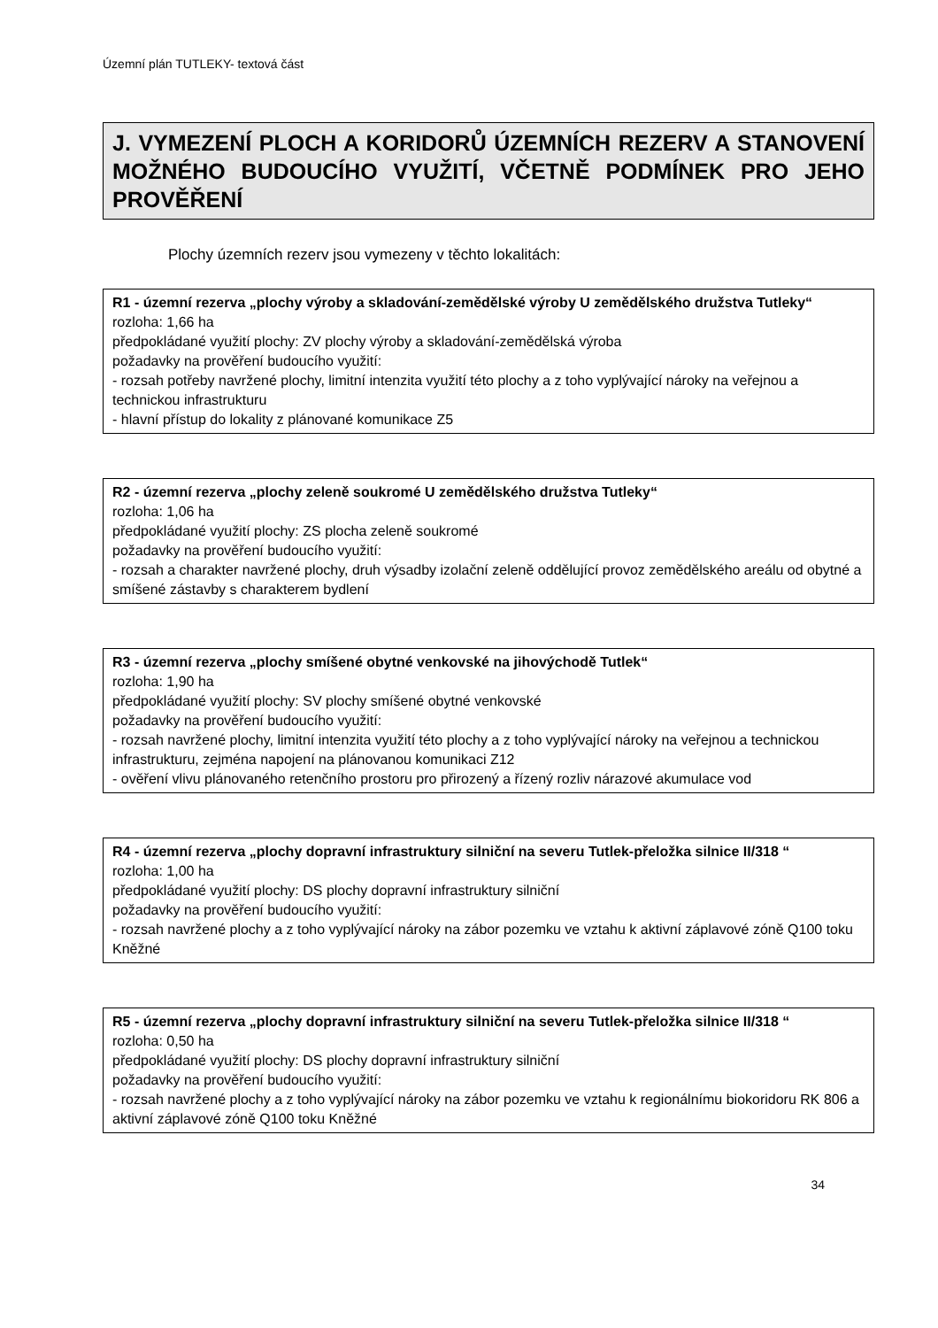Územní plán TUTLEKY- textová část
J. VYMEZENÍ PLOCH A KORIDORŮ ÚZEMNÍCH REZERV A STANOVENÍ MOŽNÉHO BUDOUCÍHO VYUŽITÍ, VČETNĚ PODMÍNEK PRO JEHO PROVĚŘENÍ
Plochy územních rezerv jsou vymezeny v těchto lokalitách:
R1 - územní rezerva „plochy výroby a skladování-zemědělské výroby U zemědělského družstva Tutleky“rozloha: 1,66 ha
předpokládané využití plochy: ZV plochy výroby a skladování-zemědělská výroba
požadavky na prověření budoucího využití:
- rozsah potřeby navržené plochy, limitní intenzita využití této plochy a z toho vyplývající nároky na veřejnou a technickou infrastrukturu
- hlavní přístup do lokality z plánované komunikace Z5
R2 - územní rezerva „plochy zeleně soukromé U zemědělského družstva Tutleky“rozloha: 1,06 ha
předpokládané využití plochy: ZS plocha zeleně soukromé
požadavky na prověření budoucího využití:
- rozsah a charakter navržené plochy, druh výsadby izolační zeleně oddělující provoz zemědělského areálu od obytné a smíšené zástavby s charakterem bydlení
R3 - územní rezerva „plochy smíšené obytné venkovské na jihovýchodě Tutlek“rozloha: 1,90 ha
předpokládané využití plochy: SV plochy smíšené obytné venkovské
požadavky na prověření budoucího využití:
- rozsah navržené plochy, limitní intenzita využití této plochy a z toho vyplývající nároky na veřejnou a technickou infrastrukturu, zejména napojení na plánovanou komunikaci Z12
- ověření vlivu plánovaného retenčního prostoru pro přirozený a řízený rozliv nárazové akumulace vod
R4 - územní rezerva „plochy dopravní infrastruktury silniční na severu Tutlek-přeložka silnice II/318 “rozloha: 1,00 ha
předpokládané využití plochy: DS plochy dopravní infrastruktury silniční
požadavky na prověření budoucího využití:
- rozsah navržené plochy a z toho vyplývající nároky na zábor pozemku ve vztahu k aktivní záplavové zóně Q100 toku Kněžné
R5 - územní rezerva „plochy dopravní infrastruktury silniční na severu Tutlek-přeložka silnice II/318 “rozloha: 0,50 ha
předpokládané využití plochy: DS plochy dopravní infrastruktury silniční
požadavky na prověření budoucího využití:
- rozsah navržené plochy a z toho vyplývající nároky na zábor pozemku ve vztahu k regionálnímu biokoridoru RK 806 a aktivní záplavové zóně Q100 toku Kněžné
34